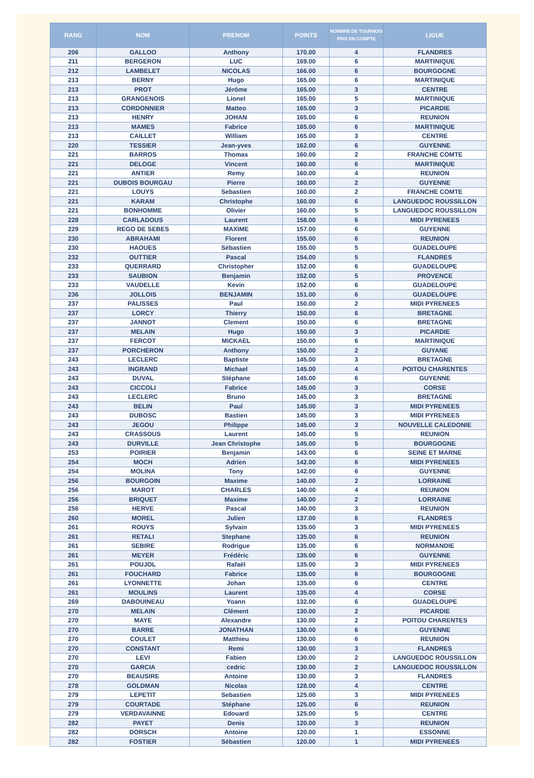| RANG | NOM | PRENOM | POINTS | NOMBRE DE TOURNOIS PRIS EN COMPTE | LIGUE |
| --- | --- | --- | --- | --- | --- |
| 206 | GALLOO | Anthony | 170.00 | 4 | FLANDRES |
| 211 | BERGERON | LUC | 169.00 | 6 | MARTINIQUE |
| 212 | LAMBELET | NICOLAS | 166.00 | 6 | BOURGOGNE |
| 213 | BERNY | Hugo | 165.00 | 6 | MARTINIQUE |
| 213 | PROT | Jérôme | 165.00 | 3 | CENTRE |
| 213 | GRANGENOIS | Lionel | 165.00 | 5 | MARTINIQUE |
| 213 | CORDONNIER | Matteo | 165.00 | 3 | PICARDIE |
| 213 | HENRY | JOHAN | 165.00 | 6 | REUNION |
| 213 | MAMES | Fabrice | 165.00 | 6 | MARTINIQUE |
| 213 | CAILLET | William | 165.00 | 3 | CENTRE |
| 220 | TESSIER | Jean-yves | 162.00 | 6 | GUYENNE |
| 221 | BARROS | Thomas | 160.00 | 2 | FRANCHE COMTE |
| 221 | DELOGE | Vincent | 160.00 | 6 | MARTINIQUE |
| 221 | ANTIER | Remy | 160.00 | 4 | REUNION |
| 221 | DUBOIS BOURGAU | Pierre | 160.00 | 2 | GUYENNE |
| 221 | LOUYS | Sebastien | 160.00 | 2 | FRANCHE COMTE |
| 221 | KARAM | Christophe | 160.00 | 6 | LANGUEDOC ROUSSILLON |
| 221 | BONHOMME | Olivier | 160.00 | 5 | LANGUEDOC ROUSSILLON |
| 228 | CARLADOUS | Laurent | 158.00 | 6 | MIDI PYRENEES |
| 229 | REGO DE SEBES | MAXIME | 157.00 | 6 | GUYENNE |
| 230 | ABRAHAMI | Florent | 155.00 | 6 | REUNION |
| 230 | HAOUES | Sébastien | 155.00 | 5 | GUADELOUPE |
| 232 | OUTTIER | Pascal | 154.00 | 5 | FLANDRES |
| 233 | QUERRARD | Christopher | 152.00 | 6 | GUADELOUPE |
| 233 | SAUBION | Benjamin | 152.00 | 5 | PROVENCE |
| 233 | VAUDELLE | Kevin | 152.00 | 6 | GUADELOUPE |
| 236 | JOLLOIS | BENJAMIN | 151.00 | 6 | GUADELOUPE |
| 237 | PALISSES | Paul | 150.00 | 2 | MIDI PYRENEES |
| 237 | LORCY | Thierry | 150.00 | 6 | BRETAGNE |
| 237 | JANNOT | Clement | 150.00 | 6 | BRETAGNE |
| 237 | MELAIN | Hugo | 150.00 | 3 | PICARDIE |
| 237 | FERCOT | MICKAEL | 150.00 | 6 | MARTINIQUE |
| 237 | PORCHERON | Anthony | 150.00 | 2 | GUYANE |
| 243 | LECLERC | Baptiste | 145.00 | 3 | BRETAGNE |
| 243 | INGRAND | Michael | 145.00 | 4 | POITOU CHARENTES |
| 243 | DUVAL | Stéphane | 145.00 | 6 | GUYENNE |
| 243 | CICCOLI | Fabrice | 145.00 | 3 | CORSE |
| 243 | LECLERC | Bruno | 145.00 | 3 | BRETAGNE |
| 243 | BELIN | Paul | 145.00 | 3 | MIDI PYRENEES |
| 243 | DUBOSC | Bastien | 145.00 | 3 | MIDI PYRENEES |
| 243 | JEGOU | Philippe | 145.00 | 3 | NOUVELLE CALEDONIE |
| 243 | CRASSOUS | Laurent | 145.00 | 5 | REUNION |
| 243 | DURVILLE | Jean Christophe | 145.00 | 5 | BOURGOGNE |
| 253 | POIRIER | Benjamin | 143.00 | 6 | SEINE ET MARNE |
| 254 | MOCH | Adrien | 142.00 | 6 | MIDI PYRENEES |
| 254 | MOLINA | Tony | 142.00 | 6 | GUYENNE |
| 256 | BOURGOIN | Maxime | 140.00 | 2 | LORRAINE |
| 256 | MAROT | CHARLES | 140.00 | 4 | REUNION |
| 256 | BRIQUET | Maxime | 140.00 | 2 | LORRAINE |
| 256 | HERVE | Pascal | 140.00 | 3 | REUNION |
| 260 | MOREL | Julien | 137.00 | 6 | FLANDRES |
| 261 | ROUYS | Sylvain | 135.00 | 3 | MIDI PYRENEES |
| 261 | RETALI | Stephane | 135.00 | 6 | REUNION |
| 261 | SEBIRE | Rodrigue | 135.00 | 6 | NORMANDIE |
| 261 | MEYER | Frédéric | 135.00 | 6 | GUYENNE |
| 261 | POUJOL | Rafaël | 135.00 | 3 | MIDI PYRENEES |
| 261 | FOUCHARD | Fabrice | 135.00 | 6 | BOURGOGNE |
| 261 | LYONNETTE | Johan | 135.00 | 6 | CENTRE |
| 261 | MOULINS | Laurent | 135.00 | 4 | CORSE |
| 269 | DABOUINEAU | Yoann | 132.00 | 6 | GUADELOUPE |
| 270 | MELAIN | Clément | 130.00 | 2 | PICARDIE |
| 270 | MAYE | Alexandre | 130.00 | 2 | POITOU CHARENTES |
| 270 | BARRE | JONATHAN | 130.00 | 6 | GUYENNE |
| 270 | COULET | Matthieu | 130.00 | 6 | REUNION |
| 270 | CONSTANT | Remi | 130.00 | 3 | FLANDRES |
| 270 | LEVI | Fabien | 130.00 | 2 | LANGUEDOC ROUSSILLON |
| 270 | GARCIA | cedric | 130.00 | 2 | LANGUEDOC ROUSSILLON |
| 270 | BEAUSIRE | Antoine | 130.00 | 3 | FLANDRES |
| 278 | GOLDMAN | Nicolas | 128.00 | 4 | CENTRE |
| 279 | LEPETIT | Sebastien | 125.00 | 3 | MIDI PYRENEES |
| 279 | COURTADE | Stéphane | 125.00 | 6 | REUNION |
| 279 | VERDAVAINNE | Edouard | 125.00 | 5 | CENTRE |
| 282 | PAYET | Denis | 120.00 | 3 | REUNION |
| 282 | DORSCH | Antoine | 120.00 | 1 | ESSONNE |
| 282 | FOSTIER | Sébastien | 120.00 | 1 | MIDI PYRENEES |